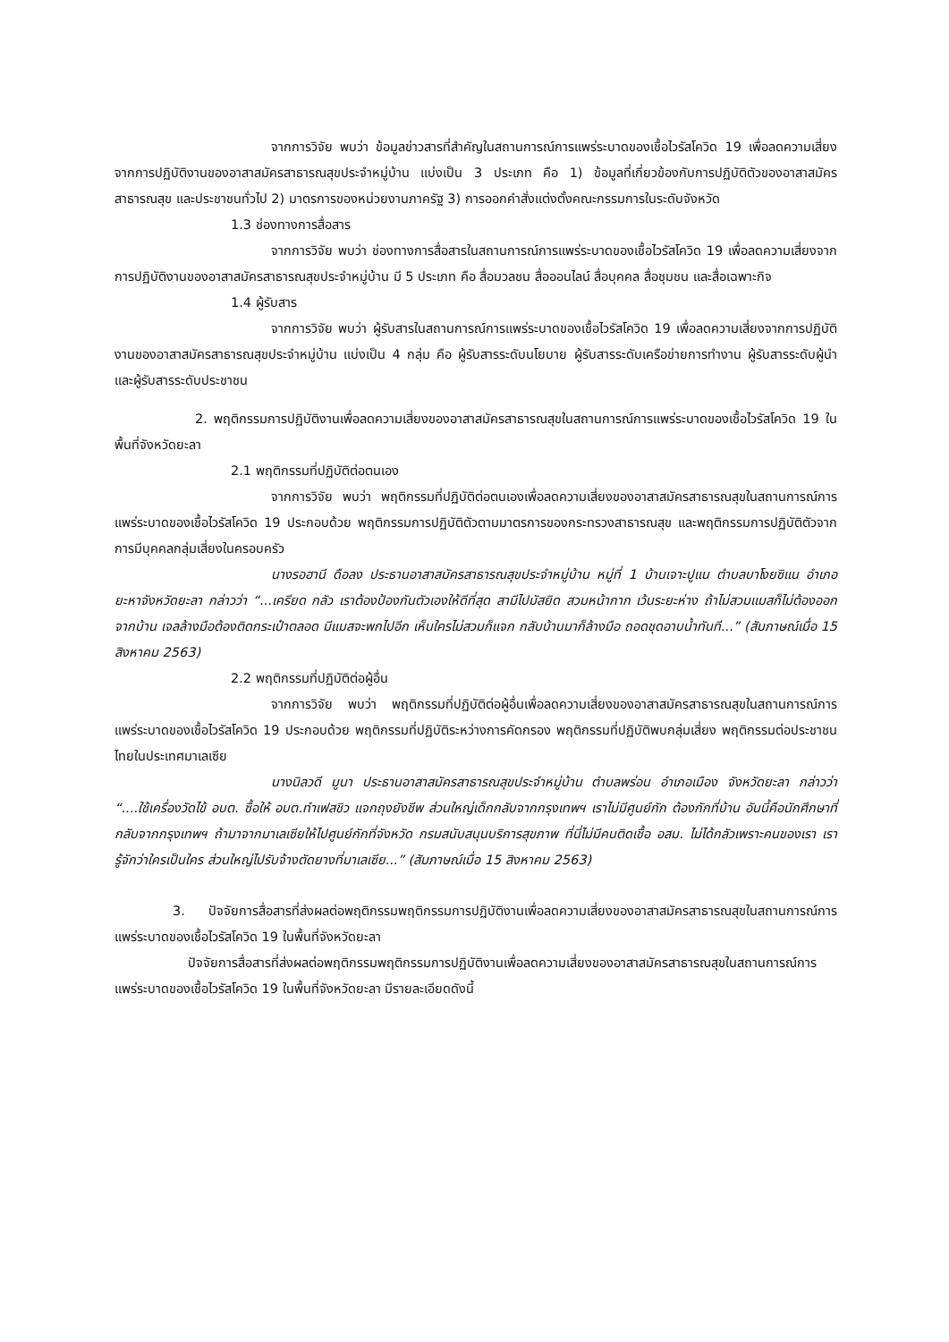จากการวิจัย พบว่า ข้อมูลข่าวสารที่สำคัญในสถานการณ์การแพร่ระบาดของเชื้อไวรัสโควิด 19 เพื่อลดความเสี่ยงจากการปฏิบัติงานของอาสาสมัครสาธารณสุขประจำหมู่บ้าน แบ่งเป็น 3 ประเภท คือ 1) ข้อมูลที่เกี่ยวข้องกับการปฏิบัติตัวของอาสาสมัครสาธารณสุข และประชาชนทั่วไป 2) มาตรการของหน่วยงานภาครัฐ 3) การออกคำสั่งแต่งตั้งคณะกรรมการในระดับจังหวัด
1.3 ช่องทางการสื่อสาร
จากการวิจัย พบว่า ช่องทางการสื่อสารในสถานการณ์การแพร่ระบาดของเชื้อไวรัสโควิด 19 เพื่อลดความเสี่ยงจากการปฏิบัติงานของอาสาสมัครสาธารณสุขประจำหมู่บ้าน มี 5 ประเภท คือ สื่อมวลชน สื่อออนไลน์ สื่อบุคคล สื่อชุมชน และสื่อเฉพาะกิจ
1.4 ผู้รับสาร
จากการวิจัย พบว่า ผู้รับสารในสถานการณ์การแพร่ระบาดของเชื้อไวรัสโควิด 19 เพื่อลดความเสี่ยงจากการปฏิบัติงานของอาสาสมัครสาธารณสุขประจำหมู่บ้าน แบ่งเป็น 4 กลุ่ม คือ ผู้รับสารระดับนโยบาย ผู้รับสารระดับเครือข่ายการทำงาน ผู้รับสารระดับผู้นำ และผู้รับสารระดับประชาชน
2. พฤติกรรมการปฏิบัติงานเพื่อลดความเสี่ยงของอาสาสมัครสาธารณสุขในสถานการณ์การแพร่ระบาดของเชื้อไวรัสโควิด 19 ในพื้นที่จังหวัดยะลา
2.1 พฤติกรรมที่ปฏิบัติต่อตนเอง
จากการวิจัย พบว่า พฤติกรรมที่ปฏิบัติต่อตนเองเพื่อลดความเสี่ยงของอาสาสมัครสาธารณสุขในสถานการณ์การแพร่ระบาดของเชื้อไวรัสโควิด 19 ประกอบด้วย พฤติกรรมการปฏิบัติตัวตามมาตรการของกระทรวงสาธารณสุข และพฤติกรรมการปฏิบัติตัวจากการมีบุคคลกลุ่มเสี่ยงในครอบครัว
นางรอฮานี ดือลง ประธานอาสาสมัครสาธารณสุขประจำหมู่บ้าน หมู่ที่ 1 บ้านเจาะปูแน ตำบลบาโงยซิแน อำเภอยะหาจังหวัดยะลา กล่าวว่า “...เครียด กลัว เราต้องป้องกันตัวเองให้ดีที่สุด สามีไปมัสยิด สวมหน้ากาก เว้นระยะห่าง ถ้าไม่สวมแมสก็ไม่ต้องออกจากบ้าน เจลล้างมือต้องติดกระเป๋าตลอด มีแมสจะพกไปอีก เห็นใครไม่สวมก็แจก กลับบ้านมาก็ล้างมือ ถอดชุดอาบน้ำทันที...” (สัมภาษณ์เมื่อ 15 สิงหาคม 2563)
2.2 พฤติกรรมที่ปฏิบัติต่อผู้อื่น
จากการวิจัย พบว่า พฤติกรรมที่ปฏิบัติต่อผู้อื่นเพื่อลดความเสี่ยงของอาสาสมัครสาธารณสุขในสถานการณ์การแพร่ระบาดของเชื้อไวรัสโควิด 19 ประกอบด้วย พฤติกรรมที่ปฏิบัติระหว่างการคัดกรอง พฤติกรรมที่ปฏิบัติพบกลุ่มเสี่ยง พฤติกรรมต่อประชาชนไทยในประเทศมาเลเซีย
นางนิลวดี มูนา ประธานอาสาสมัครสาธารณสุขประจำหมู่บ้าน ตำบลพร่อน อำเภอเมือง จังหวัดยะลา กล่าวว่า “....ใช้เครื่องวัดไข้ อบต. ซื้อให้ อบต.ทำเฟสชิว แจกถุงยังชีพ ส่วนใหญ่เด็กกลับจากกรุงเทพฯ เราไม่มีศูนย์กัก ต้องกักที่บ้าน อันนี้คือนักศึกษาที่กลับจากกรุงเทพฯ ถ้ามาจากมาเลเซียให้ไปศูนย์กักที่จังหวัด กรมสนับสนุนบริการสุขภาพ ที่นี่ไม่มีคนติดเชื้อ อสม. ไม่ได้กลัวเพราะคนของเรา เรารู้จักว่าใครเป็นใคร ส่วนใหญ่ไปรับจ้างตัดยางที่มาเลเซีย...” (สัมภาษณ์เมื่อ 15 สิงหาคม 2563)
3. ปัจจัยการสื่อสารที่ส่งผลต่อพฤติกรรมพฤติกรรมการปฏิบัติงานเพื่อลดความเสี่ยงของอาสาสมัครสาธารณสุขในสถานการณ์การแพร่ระบาดของเชื้อไวรัสโควิด 19 ในพื้นที่จังหวัดยะลา
ปัจจัยการสื่อสารที่ส่งผลต่อพฤติกรรมพฤติกรรมการปฏิบัติงานเพื่อลดความเสี่ยงของอาสาสมัครสาธารณสุขในสถานการณ์การแพร่ระบาดของเชื้อไวรัสโควิด 19 ในพื้นที่จังหวัดยะลา มีรายละเอียดดังนี้